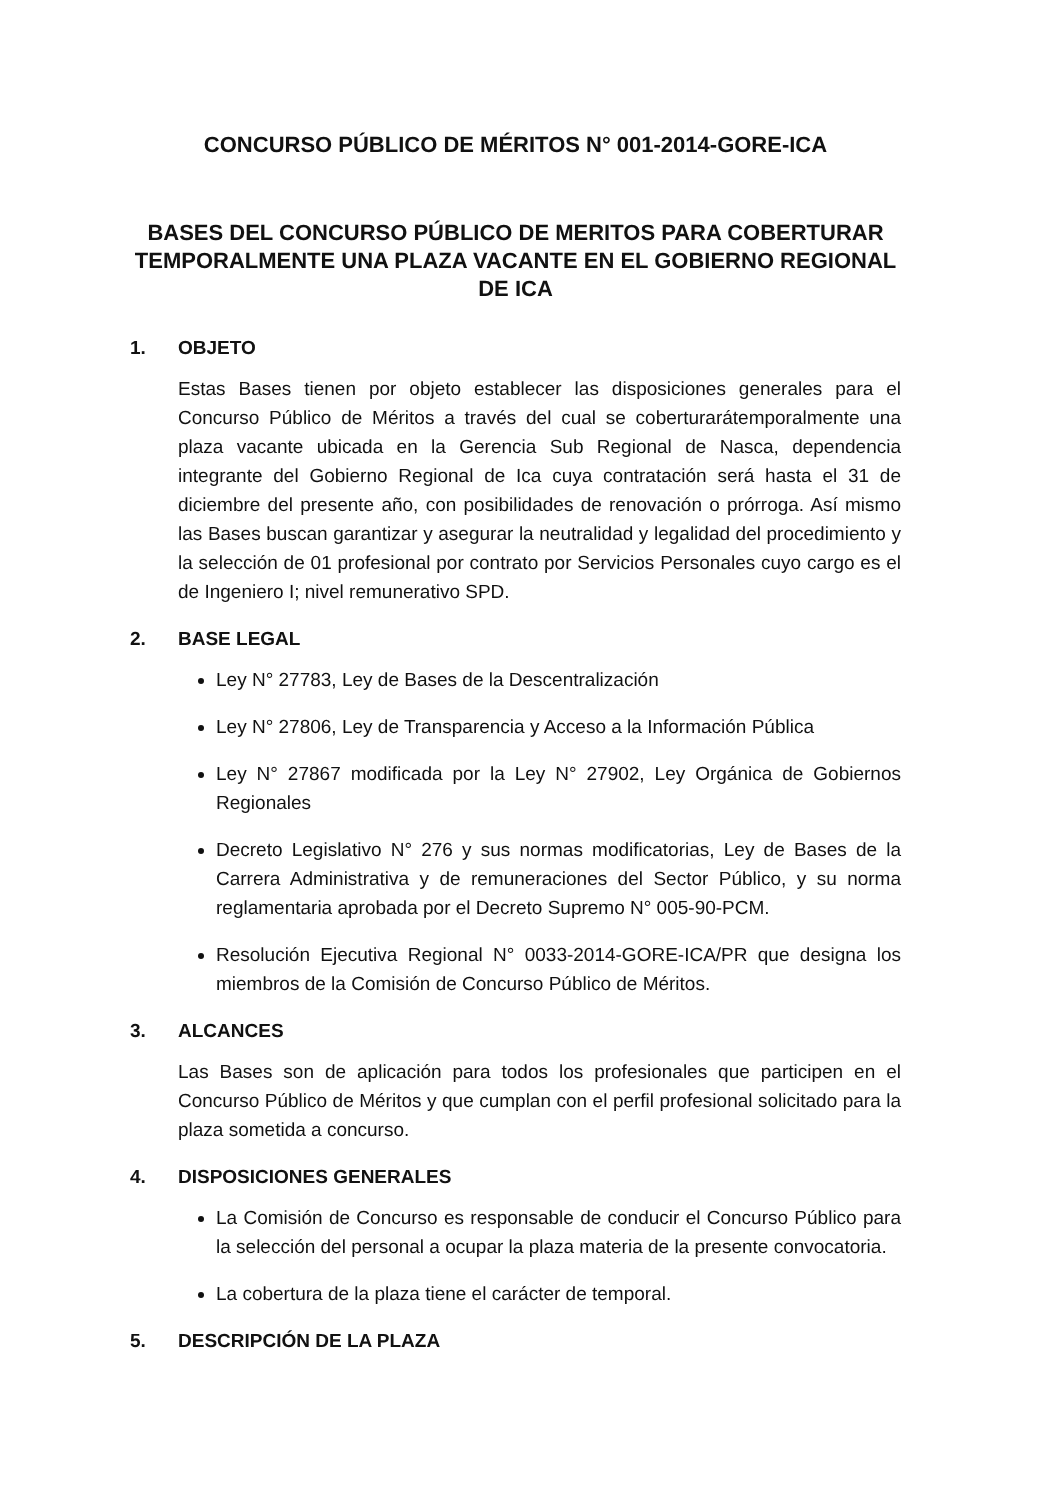CONCURSO PÚBLICO DE MÉRITOS N° 001-2014-GORE-ICA
BASES DEL CONCURSO PÚBLICO DE MERITOS PARA COBERTURAR TEMPORALMENTE UNA PLAZA VACANTE EN EL GOBIERNO REGIONAL DE ICA
1. OBJETO
Estas Bases tienen por objeto establecer las disposiciones generales para el Concurso Público de Méritos a través del cual se coberturarátemporalmente una plaza vacante ubicada en la Gerencia Sub Regional de Nasca, dependencia integrante del Gobierno Regional de Ica cuya contratación será hasta el 31 de diciembre del presente año, con posibilidades de renovación o prórroga. Así mismo las Bases buscan garantizar y asegurar la neutralidad y legalidad del procedimiento y la selección de 01 profesional por contrato por Servicios Personales cuyo cargo es el de Ingeniero I; nivel remunerativo SPD.
2. BASE LEGAL
Ley N° 27783, Ley de Bases de la Descentralización
Ley N° 27806, Ley de Transparencia y Acceso a la Información Pública
Ley N° 27867 modificada por la Ley N° 27902, Ley Orgánica de Gobiernos Regionales
Decreto Legislativo N° 276 y sus normas modificatorias, Ley de Bases de la Carrera Administrativa y de remuneraciones del Sector Público, y su norma reglamentaria aprobada por el Decreto Supremo N° 005-90-PCM.
Resolución Ejecutiva Regional N° 0033-2014-GORE-ICA/PR que designa los miembros de la Comisión de Concurso Público de Méritos.
3. ALCANCES
Las Bases son de aplicación para todos los profesionales que participen en el Concurso Público de Méritos y que cumplan con el perfil profesional solicitado para la plaza sometida a concurso.
4. DISPOSICIONES GENERALES
La Comisión de Concurso es responsable de conducir el Concurso Público para la selección del personal a ocupar la plaza materia de la presente convocatoria.
La cobertura de la plaza tiene el carácter de temporal.
5. DESCRIPCIÓN DE LA PLAZA